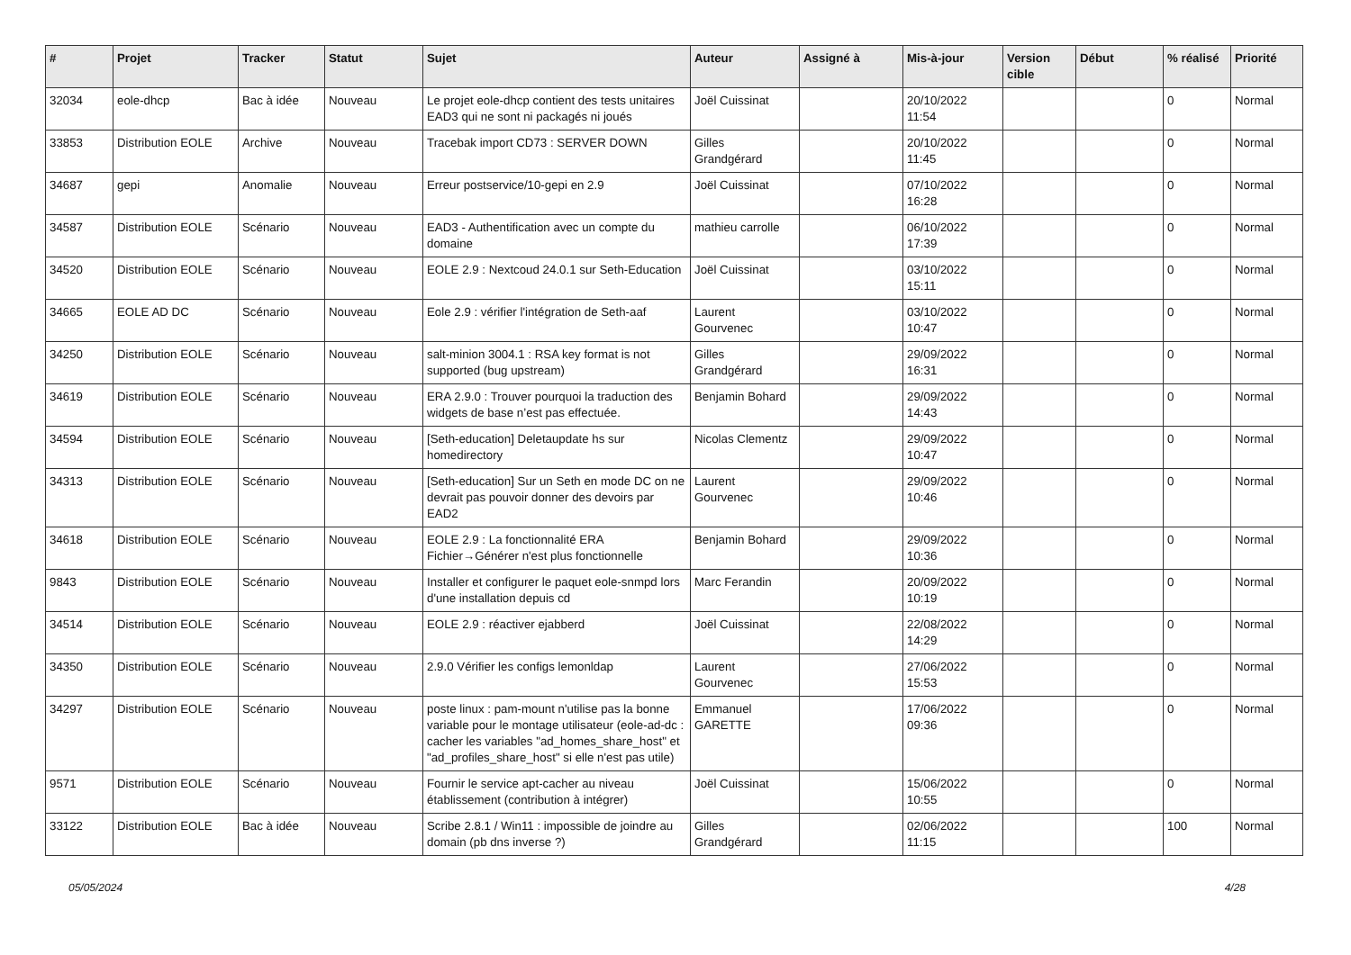| # | Projet | Tracker | Statut | Sujet | Auteur | Assigné à | Mis-à-jour | Version cible | Début | % réalisé | Priorité |
| --- | --- | --- | --- | --- | --- | --- | --- | --- | --- | --- | --- |
| 32034 | eole-dhcp | Bac à idée | Nouveau | Le projet eole-dhcp contient des tests unitaires EAD3 qui ne sont ni packagés ni joués | Joël Cuissinat | | 20/10/2022 11:54 | | | 0 | Normal |
| 33853 | Distribution EOLE | Archive | Nouveau | Tracebak import CD73 : SERVER DOWN | Gilles Grandgérard | | 20/10/2022 11:45 | | | 0 | Normal |
| 34687 | gepi | Anomalie | Nouveau | Erreur postservice/10-gepi en 2.9 | Joël Cuissinat | | 07/10/2022 16:28 | | | 0 | Normal |
| 34587 | Distribution EOLE | Scénario | Nouveau | EAD3 - Authentification avec un compte du domaine | mathieu carrolle | | 06/10/2022 17:39 | | | 0 | Normal |
| 34520 | Distribution EOLE | Scénario | Nouveau | EOLE 2.9 : Nextcoud 24.0.1 sur Seth-Education | Joël Cuissinat | | 03/10/2022 15:11 | | | 0 | Normal |
| 34665 | EOLE AD DC | Scénario | Nouveau | Eole 2.9 : vérifier l'intégration de Seth-aaf | Laurent Gourvenec | | 03/10/2022 10:47 | | | 0 | Normal |
| 34250 | Distribution EOLE | Scénario | Nouveau | salt-minion 3004.1 : RSA key format is not supported (bug upstream) | Gilles Grandgérard | | 29/09/2022 16:31 | | | 0 | Normal |
| 34619 | Distribution EOLE | Scénario | Nouveau | ERA 2.9.0 : Trouver pourquoi la traduction des widgets de base n’est pas effectuée. | Benjamin Bohard | | 29/09/2022 14:43 | | | 0 | Normal |
| 34594 | Distribution EOLE | Scénario | Nouveau | [Seth-education] Deletaupdate hs sur homedirectory | Nicolas Clementz | | 29/09/2022 10:47 | | | 0 | Normal |
| 34313 | Distribution EOLE | Scénario | Nouveau | [Seth-education] Sur un Seth en mode DC on ne devrait pas pouvoir donner des devoirs par EAD2 | Laurent Gourvenec | | 29/09/2022 10:46 | | | 0 | Normal |
| 34618 | Distribution EOLE | Scénario | Nouveau | EOLE 2.9 : La fonctionnalité ERA Fichier→Générer n'est plus fonctionnelle | Benjamin Bohard | | 29/09/2022 10:36 | | | 0 | Normal |
| 9843 | Distribution EOLE | Scénario | Nouveau | Installer et configurer le paquet eole-snmpd lors d'une installation depuis cd | Marc Ferandin | | 20/09/2022 10:19 | | | 0 | Normal |
| 34514 | Distribution EOLE | Scénario | Nouveau | EOLE 2.9 : réactiver ejabberd | Joël Cuissinat | | 22/08/2022 14:29 | | | 0 | Normal |
| 34350 | Distribution EOLE | Scénario | Nouveau | 2.9.0 Vérifier les configs lemonldap | Laurent Gourvenec | | 27/06/2022 15:53 | | | 0 | Normal |
| 34297 | Distribution EOLE | Scénario | Nouveau | poste linux : pam-mount n'utilise pas la bonne variable pour le montage utilisateur (eole-ad-dc : cacher les variables "ad_homes_share_host" et "ad_profiles_share_host" si elle n'est pas utile) | Emmanuel GARETTE | | 17/06/2022 09:36 | | | 0 | Normal |
| 9571 | Distribution EOLE | Scénario | Nouveau | Fournir le service apt-cacher au niveau établissement (contribution à intégrer) | Joël Cuissinat | | 15/06/2022 10:55 | | | 0 | Normal |
| 33122 | Distribution EOLE | Bac à idée | Nouveau | Scribe 2.8.1 / Win11 : impossible de joindre au domain (pb dns inverse ?) | Gilles Grandgérard | | 02/06/2022 11:15 | | | 100 | Normal |
05/05/2024 4/28